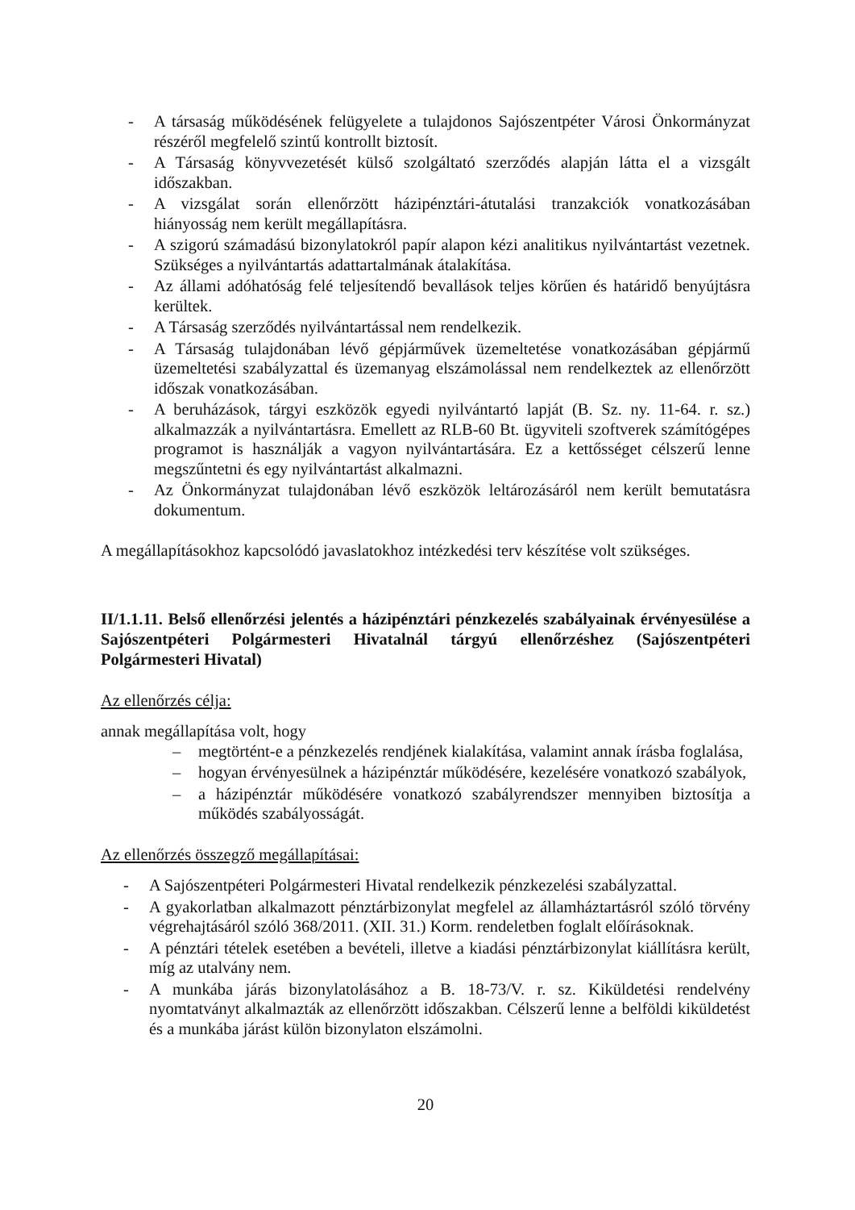- A társaság működésének felügyelete a tulajdonos Sajószentpéter Városi Önkormányzat részéről megfelelő szintű kontrollt biztosít.
- A Társaság könyvvezetését külső szolgáltató szerződés alapján látta el a vizsgált időszakban.
- A vizsgálat során ellenőrzött házipénztári-átutalási tranzakciók vonatkozásában hiányosság nem került megállapításra.
- A szigorú számadású bizonylatokról papír alapon kézi analitikus nyilvántartást vezetnek. Szükséges a nyilvántartás adattartalmának átalakítása.
- Az állami adóhatóság felé teljesítendő bevallások teljes körűen és határidő benyújtásra kerültek.
- A Társaság szerződés nyilvántartással nem rendelkezik.
- A Társaság tulajdonában lévő gépjárművek üzemeltetése vonatkozásában gépjármű üzemeltetési szabályzattal és üzemanyag elszámolással nem rendelkeztek az ellenőrzött időszak vonatkozásában.
- A beruházások, tárgyi eszközök egyedi nyilvántartó lapját (B. Sz. ny. 11-64. r. sz.) alkalmazzák a nyilvántartásra. Emellett az RLB-60 Bt. ügyviteli szoftverek számítógépes programot is használják a vagyon nyilvántartására. Ez a kettősséget célszerű lenne megszűntetni és egy nyilvántartást alkalmazni.
- Az Önkormányzat tulajdonában lévő eszközök leltározásáról nem került bemutatásra dokumentum.
A megállapításokhoz kapcsolódó javaslatokhoz intézkedési terv készítése volt szükséges.
II/1.1.11. Belső ellenőrzési jelentés a házipénztári pénzkezelés szabályainak érvényesülése a Sajószentpéteri Polgármesteri Hivatalnál tárgyú ellenőrzéshez (Sajószentpéteri Polgármesteri Hivatal)
Az ellenőrzés célja:
annak megállapítása volt, hogy
– megtörtént-e a pénzkezelés rendjének kialakítása, valamint annak írásba foglalása,
– hogyan érvényesülnek a házipénztár működésére, kezelésére vonatkozó szabályok,
– a házipénztár működésére vonatkozó szabályrendszer mennyiben biztosítja a működés szabályosságát.
Az ellenőrzés összegző megállapításai:
- A Sajószentpéteri Polgármesteri Hivatal rendelkezik pénzkezelési szabályzattal.
- A gyakorlatban alkalmazott pénztárbizonylat megfelel az államháztartásról szóló törvény végrehajtásáról szóló 368/2011. (XII. 31.) Korm. rendeletben foglalt előírásoknak.
- A pénztári tételek esetében a bevételi, illetve a kiadási pénztárbizonylat kiállításra került, míg az utalvány nem.
- A munkába járás bizonylatolásához a B. 18-73/V. r. sz. Kiküldetési rendelvény nyomtatványt alkalmazták az ellenőrzött időszakban. Célszerű lenne a belföldi kiküldetést és a munkába járást külön bizonylaton elszámolni.
20